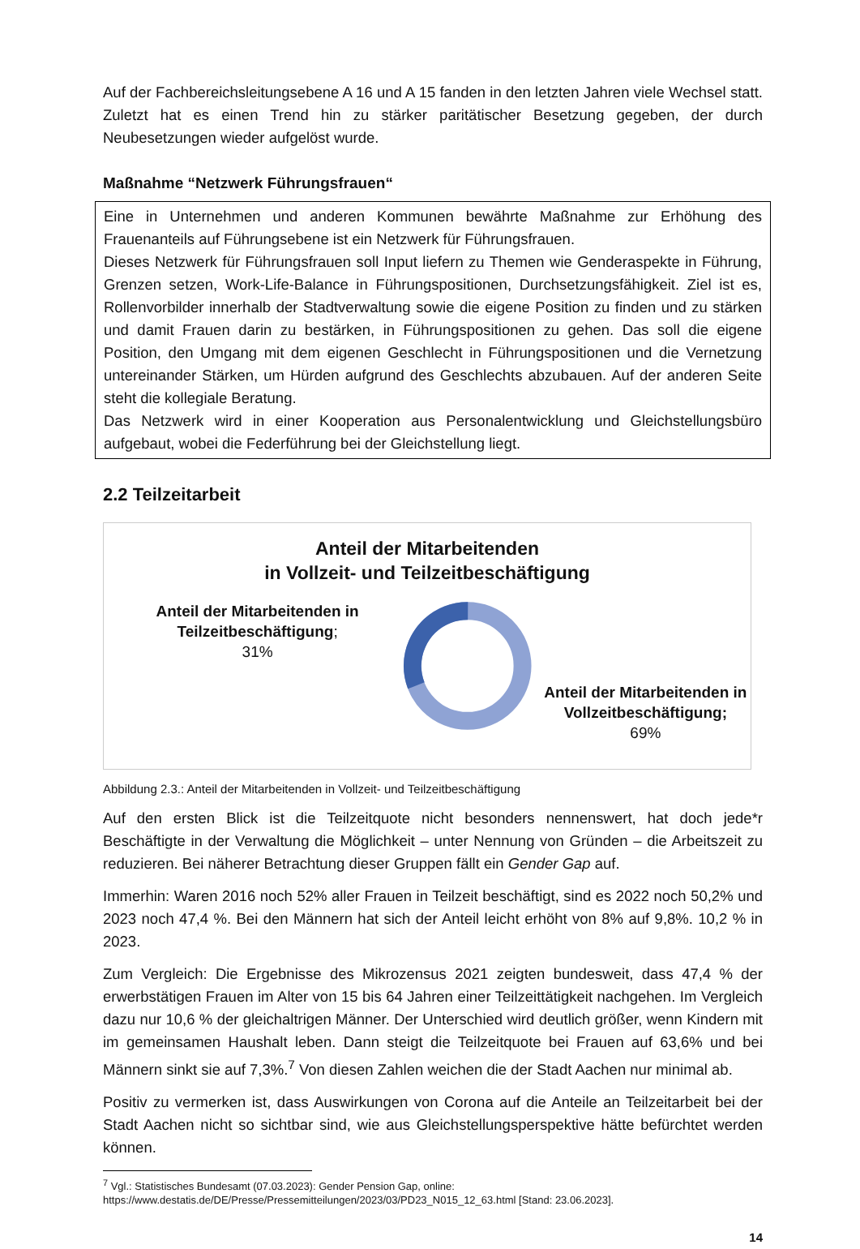Auf der Fachbereichsleitungsebene A 16 und A 15 fanden in den letzten Jahren viele Wechsel statt. Zuletzt hat es einen Trend hin zu stärker paritätischer Besetzung gegeben, der durch Neubesetzungen wieder aufgelöst wurde.
Maßnahme “Netzwerk Führungsfrauen“
Eine in Unternehmen und anderen Kommunen bewährte Maßnahme zur Erhöhung des Frauenanteils auf Führungsebene ist ein Netzwerk für Führungsfrauen.
Dieses Netzwerk für Führungsfrauen soll Input liefern zu Themen wie Genderaspekte in Führung, Grenzen setzen, Work-Life-Balance in Führungspositionen, Durchsetzungsfähigkeit. Ziel ist es, Rollenvorbilder innerhalb der Stadtverwaltung sowie die eigene Position zu finden und zu stärken und damit Frauen darin zu bestärken, in Führungspositionen zu gehen. Das soll die eigene Position, den Umgang mit dem eigenen Geschlecht in Führungspositionen und die Vernetzung untereinander Stärken, um Hürden aufgrund des Geschlechts abzubauen. Auf der anderen Seite steht die kollegiale Beratung.
Das Netzwerk wird in einer Kooperation aus Personalentwicklung und Gleichstellungsbüro aufgebaut, wobei die Federführung bei der Gleichstellung liegt.
2.2 Teilzeitarbeit
Anteil der Mitarbeitenden
in Vollzeit- und Teilzeitbeschäftigung
Anteil der Mitarbeitenden in Teilzeitbeschäftigung;
31%
Anteil der Mitarbeitenden in Vollzeitbeschäftigung;
69%
Abbildung 2.3.: Anteil der Mitarbeitenden in Vollzeit- und Teilzeitbeschäftigung
Auf den ersten Blick ist die Teilzeitquote nicht besonders nennenswert, hat doch jede*r Beschäftigte in der Verwaltung die Möglichkeit – unter Nennung von Gründen – die Arbeitszeit zu reduzieren. Bei näherer Betrachtung dieser Gruppen fällt ein Gender Gap auf.
Immerhin: Waren 2016 noch 52% aller Frauen in Teilzeit beschäftigt, sind es 2022 noch 50,2% und 2023 noch 47,4 %. Bei den Männern hat sich der Anteil leicht erhöht von 8% auf 9,8%. 10,2 % in 2023.
Zum Vergleich: Die Ergebnisse des Mikrozensus 2021 zeigten bundesweit, dass 47,4 % der erwerbstätigen Frauen im Alter von 15 bis 64 Jahren einer Teilzeittätigkeit nachgehen. Im Vergleich dazu nur 10,6 % der gleichaltrigen Männer. Der Unterschied wird deutlich größer, wenn Kindern mit im gemeinsamen Haushalt leben. Dann steigt die Teilzeitquote bei Frauen auf 63,6% und bei Männern sinkt sie auf 7,3%.<sup>7</sup> Von diesen Zahlen weichen die der Stadt Aachen nur minimal ab.
Positiv zu vermerken ist, dass Auswirkungen von Corona auf die Anteile an Teilzeitarbeit bei der Stadt Aachen nicht so sichtbar sind, wie aus Gleichstellungsperspektive hätte befürchtet werden können.
<sup>7</sup> Vgl.: Statistisches Bundesamt (07.03.2023): Gender Pension Gap, online: https://www.destatis.de/DE/Presse/Pressemitteilungen/2023/03/PD23_N015_12_63.html [Stand: 23.06.2023].
14